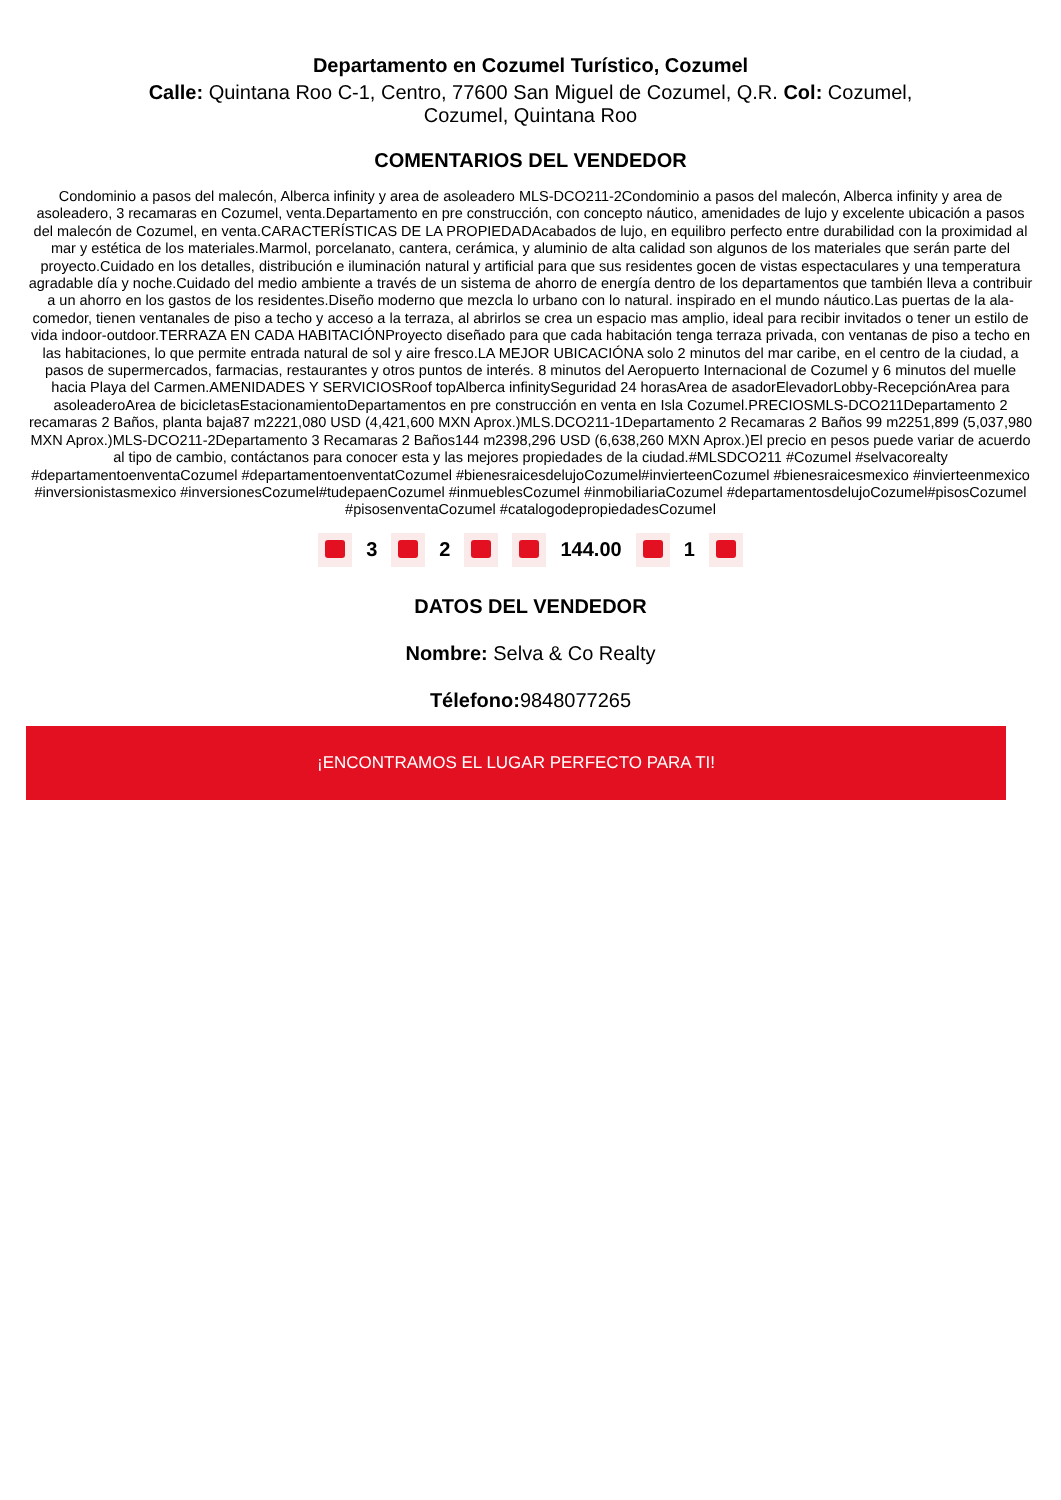Departamento en Cozumel Turístico, Cozumel
Calle: Quintana Roo C-1, Centro, 77600 San Miguel de Cozumel, Q.R. Col: Cozumel, Cozumel, Quintana Roo
COMENTARIOS DEL VENDEDOR
Condominio a pasos del malecón, Alberca infinity y area de asoleadero MLS-DCO211-2Condominio a pasos del malecón, Alberca infinity y area de asoleadero, 3 recamaras en Cozumel, venta.Departamento en pre construcción, con concepto náutico, amenidades de lujo y excelente ubicación a pasos del malecón de Cozumel, en venta.CARACTERÍSTICAS DE LA PROPIEDADAcabados de lujo, en equilibro perfecto entre durabilidad con la proximidad al mar y estética de los materiales.Marmol, porcelanato, cantera, cerámica, y aluminio de alta calidad son algunos de los materiales que serán parte del proyecto.Cuidado en los detalles, distribución e iluminación natural y artificial para que sus residentes gocen de vistas espectaculares y una temperatura agradable día y noche.Cuidado del medio ambiente a través de un sistema de ahorro de energía dentro de los departamentos que también lleva a contribuir a un ahorro en los gastos de los residentes.Diseño moderno que mezcla lo urbano con lo natural. inspirado en el mundo náutico.Las puertas de la ala-comedor, tienen ventanales de piso a techo y acceso a la terraza, al abrirlos se crea un espacio mas amplio, ideal para recibir invitados o tener un estilo de vida indoor-outdoor.TERRAZA EN CADA HABITACIÓNProyecto diseñado para que cada habitación tenga terraza privada, con ventanas de piso a techo en las habitaciones, lo que permite entrada natural de sol y aire fresco.LA MEJOR UBICACIÓNA solo 2 minutos del mar caribe, en el centro de la ciudad, a pasos de supermercados, farmacias, restaurantes y otros puntos de interés. 8 minutos del Aeropuerto Internacional de Cozumel y 6 minutos del muelle hacia Playa del Carmen.AMENIDADES Y SERVICIOSRoof topAlberca infinitySeguridad 24 horasArea de asadorElevadorLobby-RecepciónArea para asoleaderoArea de bicicletasEstacionamientoDepartamentos en pre construcción en venta en Isla Cozumel.PRECIOSMLS-DCO211Departamento 2 recamaras 2 Baños, planta baja87 m2221,080 USD (4,421,600 MXN Aprox.)MLS.DCO211-1Departamento 2 Recamaras 2 Baños 99 m2251,899 (5,037,980 MXN Aprox.)MLS-DCO211-2Departamento 3 Recamaras 2 Baños144 m2398,296 USD (6,638,260 MXN Aprox.)El precio en pesos puede variar de acuerdo al tipo de cambio, contáctanos para conocer esta y las mejores propiedades de la ciudad.#MLSDCO211 #Cozumel #selvacorealty #departamentoenventaCozumel #departamentoenventatCozumel #bienesraicesdelujoCozumel#invierteenCozumel #bienesraicesmexico #invierteenmexico #inversionistasmexico #inversionesCozumel#tudepaenCozumel #inmueblesCozumel #inmobiliariaCozumel #departamentosdelujoCozumel#pisosCozumel #pisosenventaCozumel #catalogodepropiedadesCozumel
3 2 144.00 1
DATOS DEL VENDEDOR
Nombre: Selva & Co Realty
Télefono: 9848077265
¡ENCONTRAMOS EL LUGAR PERFECTO PARA TI!